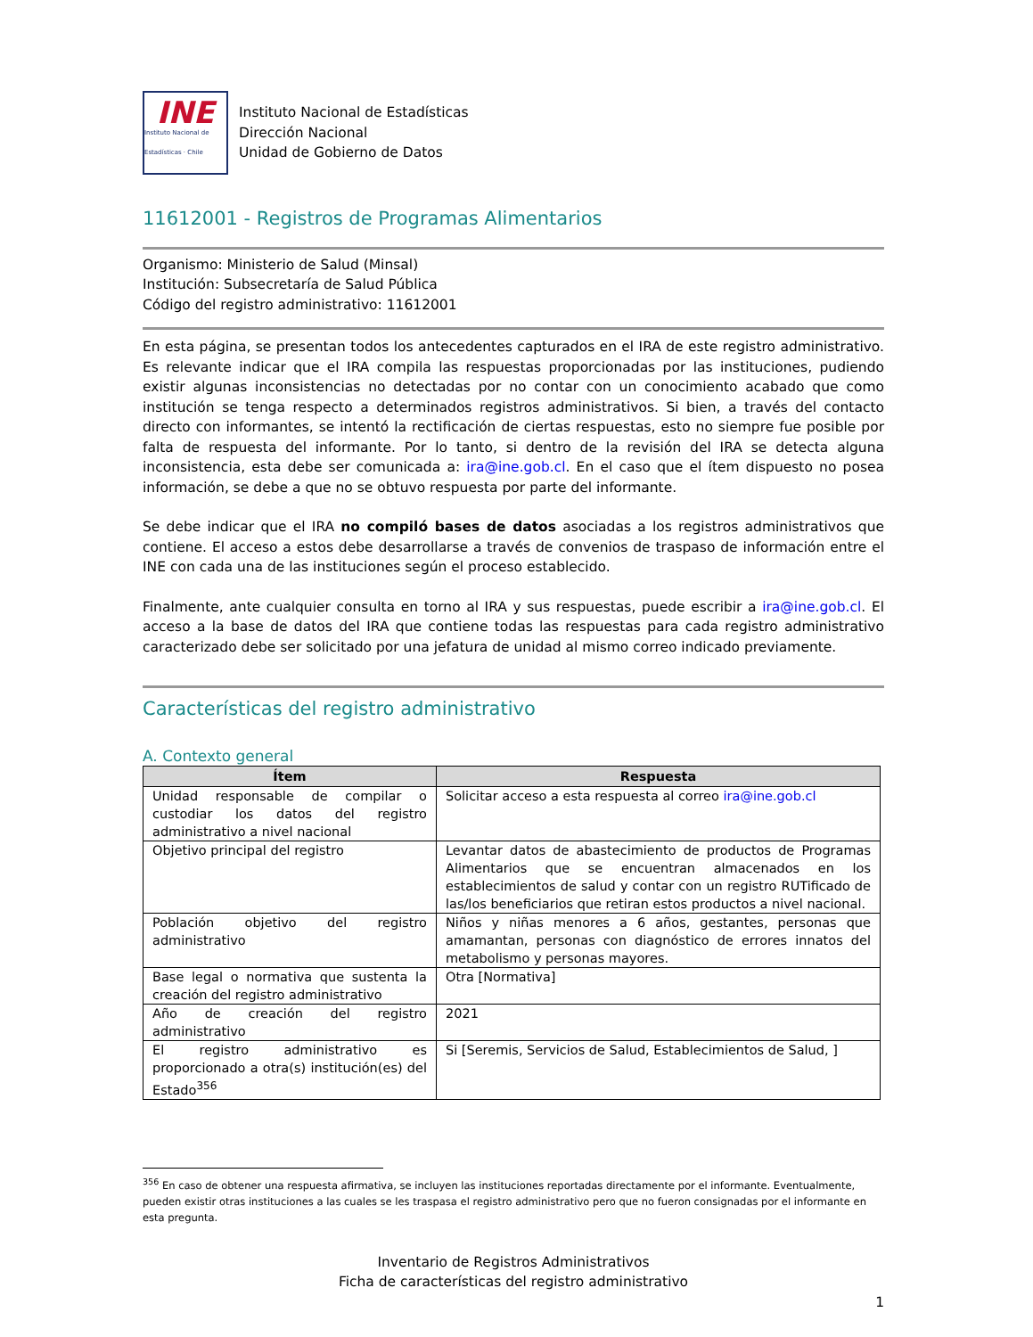INE
Instituto Nacional de Estadísticas · Chile
Instituto Nacional de Estadísticas
Dirección Nacional
Unidad de Gobierno de Datos
11612001 - Registros de Programas Alimentarios
Organismo: Ministerio de Salud (Minsal)
Institución: Subsecretaría de Salud Pública
Código del registro administrativo: 11612001
En esta página, se presentan todos los antecedentes capturados en el IRA de este registro administrativo. Es relevante indicar que el IRA compila las respuestas proporcionadas por las instituciones, pudiendo existir algunas inconsistencias no detectadas por no contar con un conocimiento acabado que como institución se tenga respecto a determinados registros administrativos. Si bien, a través del contacto directo con informantes, se intentó la rectificación de ciertas respuestas, esto no siempre fue posible por falta de respuesta del informante. Por lo tanto, si dentro de la revisión del IRA se detecta alguna inconsistencia, esta debe ser comunicada a: ira@ine.gob.cl. En el caso que el ítem dispuesto no posea información, se debe a que no se obtuvo respuesta por parte del informante.
Se debe indicar que el IRA no compiló bases de datos asociadas a los registros administrativos que contiene. El acceso a estos debe desarrollarse a través de convenios de traspaso de información entre el INE con cada una de las instituciones según el proceso establecido.
Finalmente, ante cualquier consulta en torno al IRA y sus respuestas, puede escribir a ira@ine.gob.cl. El acceso a la base de datos del IRA que contiene todas las respuestas para cada registro administrativo caracterizado debe ser solicitado por una jefatura de unidad al mismo correo indicado previamente.
Características del registro administrativo
A. Contexto general
| Ítem | Respuesta |
| --- | --- |
| Unidad responsable de compilar o custodiar los datos del registro administrativo a nivel nacional | Solicitar acceso a esta respuesta al correo ira@ine.gob.cl |
| Objetivo principal del registro | Levantar datos de abastecimiento de productos de Programas Alimentarios que se encuentran almacenados en los establecimientos de salud y contar con un registro RUTificado de las/los beneficiarios que retiran estos productos a nivel nacional. |
| Población objetivo del registro administrativo | Niños y niñas menores a 6 años, gestantes, personas que amamantan, personas con diagnóstico de errores innatos del metabolismo y personas mayores. |
| Base legal o normativa que sustenta la creación del registro administrativo | Otra [Normativa] |
| Año de creación del registro administrativo | 2021 |
| El registro administrativo es proporcionado a otra(s) institución(es) del Estado<sup>356</sup> | Si [Seremis, Servicios de Salud, Establecimientos de Salud, ] |
<sup>356</sup> En caso de obtener una respuesta afirmativa, se incluyen las instituciones reportadas directamente por el informante. Eventualmente, pueden existir otras instituciones a las cuales se les traspasa el registro administrativo pero que no fueron consignadas por el informante en esta pregunta.
Inventario de Registros Administrativos
Ficha de características del registro administrativo
1